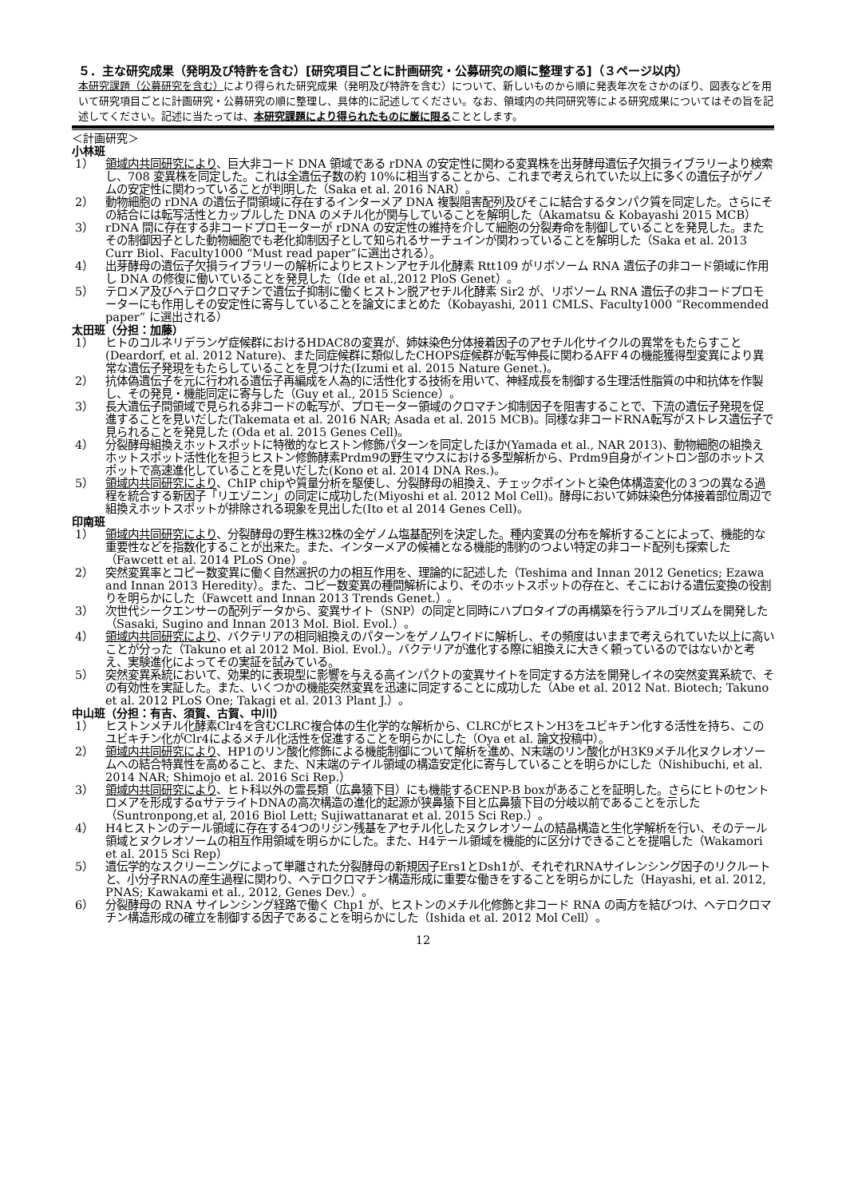５．主な研究成果（発明及び特許を含む）[研究項目ごとに計画研究・公募研究の順に整理する]（３ページ以内）
本研究課題（公募研究を含む）により得られた研究成果（発明及び特許を含む）について、新しいものから順に発表年次をさかのぼり、図表などを用いて研究項目ごとに計画研究・公募研究の順に整理し、具体的に記述してください。なお、領域内の共同研究等による研究成果についてはその旨を記述してください。記述に当たっては、本研究課題により得られたものに厳に限ることとします。
＜計画研究＞
小林班
1） 領域内共同研究により、巨大非コード DNA 領域である rDNA の安定性に関わる変異株を出芽酵母遺伝子欠損ライブラリーより検索し、708 変異株を同定した。これは全遺伝子数の約 10%に相当することから、これまで考えられていた以上に多くの遺伝子がゲノムの安定性に関わっていることが判明した（Saka et al. 2016 NAR）。
2） 動物細胞の rDNA の遺伝子間領域に存在するインターメア DNA 複製阻害配列及びそこに結合するタンパク質を同定した。さらにその結合には転写活性とカップルした DNA のメチル化が関与していることを解明した（Akamatsu & Kobayashi 2015 MCB）
3） rDNA 間に存在する非コードプロモーターが rDNA の安定性の維持を介して細胞の分裂寿命を制御していることを発見した。またその制御因子とした動物細胞でも老化抑制因子として知られるサーチュインが関わっていることを解明した（Saka et al. 2013 Curr Biol、Faculty1000 “Must read paper”に選出される）。
4） 出芽酵母の遺伝子欠損ライブラリーの解析によりヒストンアセチル化酵素 Rtt109 がリボソーム RNA 遺伝子の非コード領域に作用し DNA の修復に働いていることを発見した（Ide et al.,2012 PloS Genet）。
5） テロメア及びヘテロクロマチンで遺伝子抑制に働くヒストン脱アセチル化酵素 Sir2 が、リボソーム RNA 遺伝子の非コードプロモーターにも作用しその安定性に寄与していることを論文にまとめた（Kobayashi, 2011 CMLS、Faculty1000 “Recommended paper” に選出される）
太田班（分担：加藤）
1） ヒトのコルネリデランゲ症候群におけるHDAC8の変異が、姉妹染色分体接着因子のアセチル化サイクルの異常をもたらすこと(Deardorf, et al. 2012 Nature)、また同症候群に類似したCHOPS症候群が転写伸長に関わるAFF４の機能獲得型変異により異常な遺伝子発現をもたらしていることを見つけた(Izumi et al. 2015 Nature Genet.)。
2） 抗体偽遺伝子を元に行われる遺伝子再編成を人為的に活性化する技術を用いて、神経成長を制御する生理活性脂質の中和抗体を作製し、その発見・機能同定に寄与した（Guy et al., 2015 Science）。
3） 長大遺伝子間領域で見られる非コードの転写が、プロモーター領域のクロマチン抑制因子を阻害することで、下流の遺伝子発現を促進することを見いだした(Takemata et al. 2016 NAR; Asada et al. 2015 MCB)。同様な非コードRNA転写がストレス遺伝子で見られることを発見した (Oda et al. 2015 Genes Cell)。
4） 分裂酵母組換えホットスポットに特徴的なヒストン修飾パターンを同定したほか(Yamada et al., NAR 2013)、動物細胞の組換えホットスポット活性化を担うヒストン修飾酵素Prdm9の野生マウスにおける多型解析から、Prdm9自身がイントロン部のホットスポットで高速進化していることを見いだした(Kono et al. 2014 DNA Res.)。
5） 領域内共同研究により、ChIP chipや質量分析を駆使し、分裂酵母の組換え、チェックポイントと染色体構造変化の３つの異なる過程を統合する新因子「リエゾニン」の同定に成功した(Miyoshi et al. 2012 Mol Cell)。酵母において姉妹染色分体接着部位周辺で組換えホットスポットが排除される現象を見出した(Ito et al 2014 Genes Cell)。
印南班
1） 領域内共同研究により、分裂酵母の野生株32株の全ゲノム塩基配列を決定した。種内変異の分布を解析することによって、機能的な重要性などを指数化することが出来た。また、インターメアの候補となる機能的制約のつよい特定の非コード配列も探索した（Fawcett et al. 2014 PLoS One）。
2） 突然変異率とコピー数変異に働く自然選択の力の相互作用を、理論的に記述した（Teshima and Innan 2012 Genetics; Ezawa and Innan 2013 Heredity）。また、コピー数変異の種間解析により、そのホットスポットの存在と、そこにおける遺伝変換の役割りを明らかにした（Fawcett and Innan 2013 Trends Genet.）。
3） 次世代シークエンサーの配列データから、変異サイト（SNP）の同定と同時にハプロタイプの再構築を行うアルゴリズムを開発した（Sasaki, Sugino and Innan 2013 Mol. Biol. Evol.）。
4） 領域内共同研究により、バクテリアの相同組換えのパターンをゲノムワイドに解析し、その頻度はいままで考えられていた以上に高いことが分った（Takuno et al 2012 Mol. Biol. Evol.）。バクテリアが進化する際に組換えに大きく頼っているのではないかと考え、実験進化によってその実証を試みている。
5） 突然変異系統において、効果的に表現型に影響を与える高インパクトの変異サイトを同定する方法を開発しイネの突然変異系統で、その有効性を実証した。また、いくつかの機能突然変異を迅速に同定することに成功した（Abe et al. 2012 Nat. Biotech; Takuno et al. 2012 PLoS One; Takagi et al. 2013 Plant J.）。
中山班（分担：有吉、須賀、古賀、中川）
1） ヒストンメチル化酵素Clr4を含むCLRC複合体の生化学的な解析から、CLRCがヒストンH3をユビキチン化する活性を持ち、このユビキチン化がClr4によるメチル化活性を促進することを明らかにした（Oya et al. 論文投稿中）。
2） 領域内共同研究により、HP1のリン酸化修飾による機能制御について解析を進め、N末端のリン酸化がH3K9メチル化ヌクレオソームへの結合特異性を高めること、また、N末端のテイル領域の構造安定化に寄与していることを明らかにした（Nishibuchi, et al. 2014 NAR; Shimojo et al. 2016 Sci Rep.）
3） 領域内共同研究により、ヒト科以外の霊長類（広鼻猿下目）にも機能するCENP-B boxがあることを証明した。さらにヒトのセントロメアを形成するαサテライトDNAの高次構造の進化的起源が狭鼻猿下目と広鼻猿下目の分岐以前であることを示した（Suntronpong,et al, 2016 Biol Lett; Sujiwattanarat et al. 2015 Sci Rep.）。
4） H4ヒストンのテール領域に存在する4つのリジン残基をアセチル化したヌクレオソームの結晶構造と生化学解析を行い、そのテール領域とヌクレオソームの相互作用領域を明らかにした。また、H4テール領域を機能的に区分けできることを提唱した（Wakamori et al. 2015 Sci Rep）
5） 遺伝学的なスクリーニングによって単離された分裂酵母の新規因子Ers1とDsh1が、それぞれRNAサイレンシング因子のリクルートと、小分子RNAの産生過程に関わり、ヘテロクロマチン構造形成に重要な働きをすることを明らかにした（Hayashi, et al. 2012, PNAS; Kawakami et al., 2012, Genes Dev.）。
6） 分裂酵母の RNA サイレンシング経路で働く Chp1 が、ヒストンのメチル化修飾と非コード RNA の両方を結びつけ、ヘテロクロマチン構造形成の確立を制御する因子であることを明らかにした（Ishida et al. 2012 Mol Cell）。
12